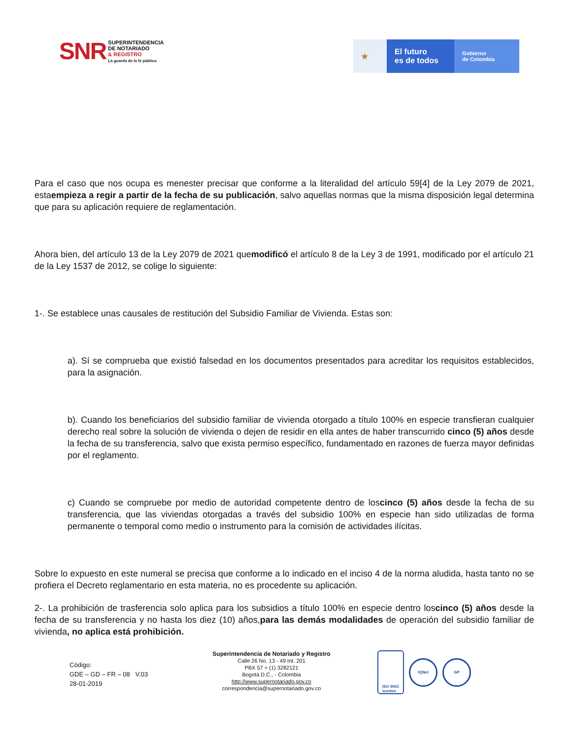SNR
SUPERINTENDENCIA
DE NOTARIADO
& REGISTRO
La guarda de la fe pública
★ El futuro
es de todos
Gobierno
de Colombia
Para el caso que nos ocupa es menester precisar que conforme a la literalidad del artículo 59[4] de la Ley 2079 de 2021, estaempieza a regir a partir de la fecha de su publicación, salvo aquellas normas que la misma disposición legal determina que para su aplicación requiere de reglamentación.
Ahora bien, del artículo 13 de la Ley 2079 de 2021 quemodificó el artículo 8 de la Ley 3 de 1991, modificado por el artículo 21 de la Ley 1537 de 2012, se colige lo siguiente:
1-. Se establece unas causales de restitución del Subsidio Familiar de Vivienda. Estas son:
a). Sí se comprueba que existió falsedad en los documentos presentados para acreditar los requisitos establecidos, para la asignación.
b). Cuando los beneficiarios del subsidio familiar de vivienda otorgado a título 100% en especie transfieran cualquier derecho real sobre la solución de vivienda o dejen de residir en ella antes de haber transcurrido cinco (5) años desde la fecha de su transferencia, salvo que exista permiso específico, fundamentado en razones de fuerza mayor definidas por el reglamento.
c) Cuando se compruebe por medio de autoridad competente dentro de loscinco (5) años desde la fecha de su transferencia, que las viviendas otorgadas a través del subsidio 100% en especie han sido utilizadas de forma permanente o temporal como medio o instrumento para la comisión de actividades ilícitas.
Sobre lo expuesto en este numeral se precisa que conforme a lo indicado en el inciso 4 de la norma aludida, hasta tanto no se profiera el Decreto reglamentario en esta materia, no es procedente su aplicación.
2-. La prohibición de trasferencia solo aplica para los subsidios a título 100% en especie dentro loscinco (5) años desde la fecha de su transferencia y no hasta los diez (10) años,para las demás modalidades de operación del subsidio familiar de vivienda, no aplica está prohibición.
Código:
GDE – GD – FR – 08 V.03
28-01-2019
Superintendencia de Notariado y Registro
Calle 26 No. 13 - 49 Int. 201
PBX 57 + (1) 3282121
Bogotá D.C., - Colombia
http://www.supernotariado.gov.co
correspondencia@supernotariado.gov.co
ISO 9001
icontec
IQNet GP